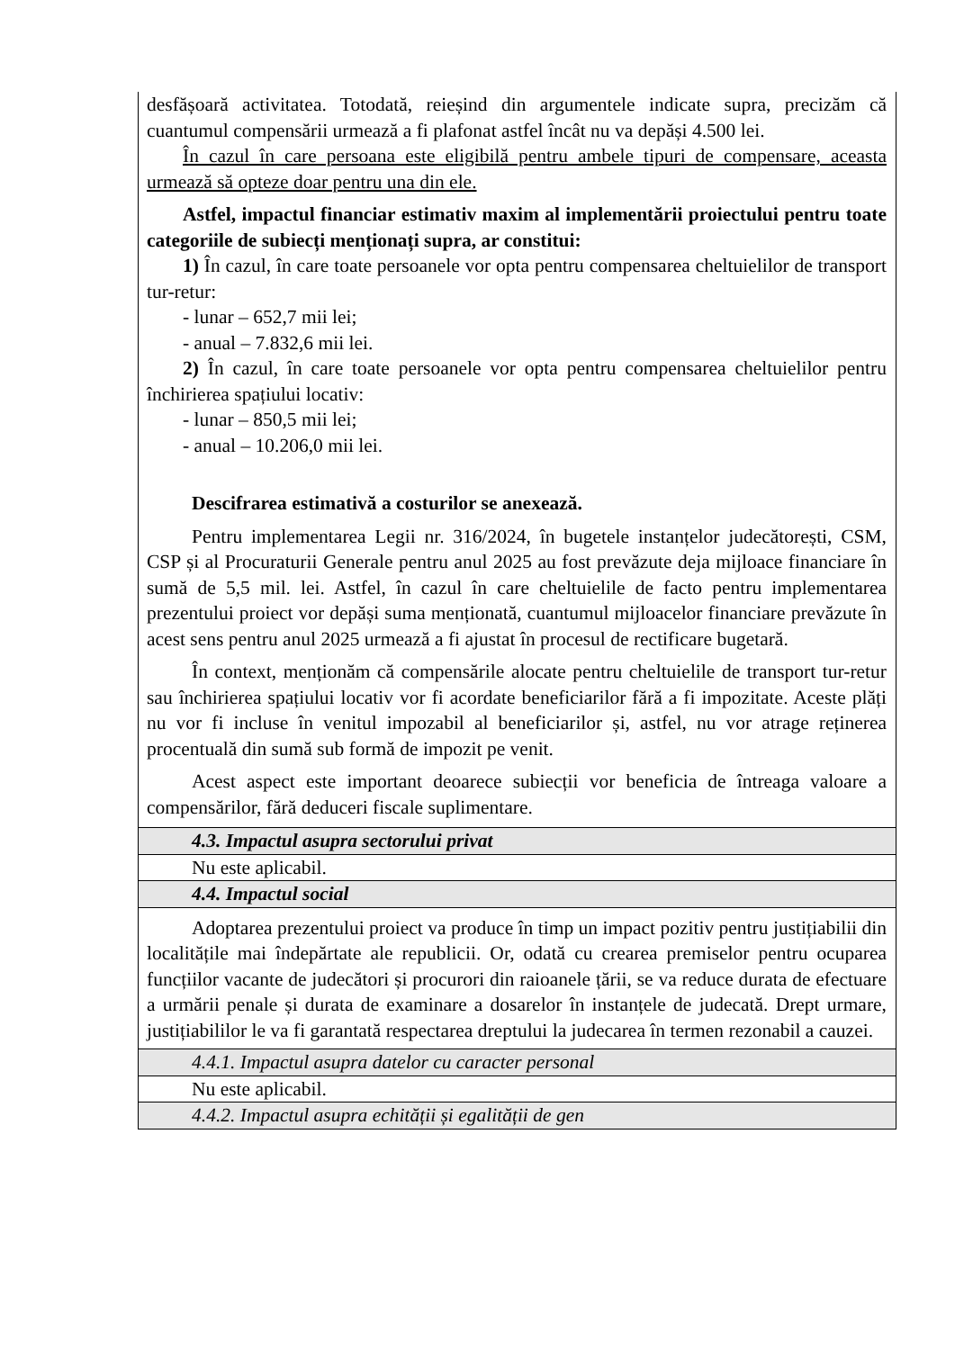| desfășoară activitatea. Totodată, reieșind din argumentele indicate supra, precizăm că cuantumul compensării urmează a fi plafonat astfel încât nu va depăși 4.500 lei. În cazul în care persoana este eligibilă pentru ambele tipuri de compensare, aceasta urmează să opteze doar pentru una din ele. Astfel, impactul financiar estimativ maxim al implementării proiectului pentru toate categoriile de subiecți menționați supra, ar constitui: 1) În cazul, în care toate persoanele vor opta pentru compensarea cheltuielilor de transport tur-retur: - lunar – 652,7 mii lei; - anual – 7.832,6 mii lei. 2) În cazul, în care toate persoanele vor opta pentru compensarea cheltuielilor pentru închirierea spațiului locativ: - lunar – 850,5 mii lei; - anual – 10.206,0 mii lei. Descifrarea estimativă a costurilor se anexează. Pentru implementarea Legii nr. 316/2024, în bugetele instanțelor judecătorești, CSM, CSP și al Procuraturii Generale pentru anul 2025 au fost prevăzute deja mijloace financiare în sumă de 5,5 mil. lei. Astfel, în cazul în care cheltuielile de facto pentru implementarea prezentului proiect vor depăși suma menționată, cuantumul mijloacelor financiare prevăzute în acest sens pentru anul 2025 urmează a fi ajustat în procesul de rectificare bugetară. În context, menționăm că compensările alocate pentru cheltuielile de transport tur-retur sau închirierea spațiului locativ vor fi acordate beneficiarilor fără a fi impozitate. Aceste plăți nu vor fi incluse în venitul impozabil al beneficiarilor și, astfel, nu vor atrage reținerea procentuală din sumă sub formă de impozit pe venit. Acest aspect este important deoarece subiecții vor beneficia de întreaga valoare a compensărilor, fără deduceri fiscale suplimentare. |
| 4.3. Impactul asupra sectorului privat |
| Nu este aplicabil. |
| 4.4. Impactul social |
| Adoptarea prezentului proiect va produce în timp un impact pozitiv pentru justițiabilii din localitățile mai îndepărtate ale republicii. Or, odată cu crearea premiselor pentru ocuparea funcțiilor vacante de judecători și procurori din raioanele țării, se va reduce durata de efectuare a urmării penale și durata de examinare a dosarelor în instanțele de judecată. Drept urmare, justițiabililor le va fi garantată respectarea dreptului la judecarea în termen rezonabil a cauzei. |
| 4.4.1. Impactul asupra datelor cu caracter personal |
| Nu este aplicabil. |
| 4.4.2. Impactul asupra echității și egalității de gen |